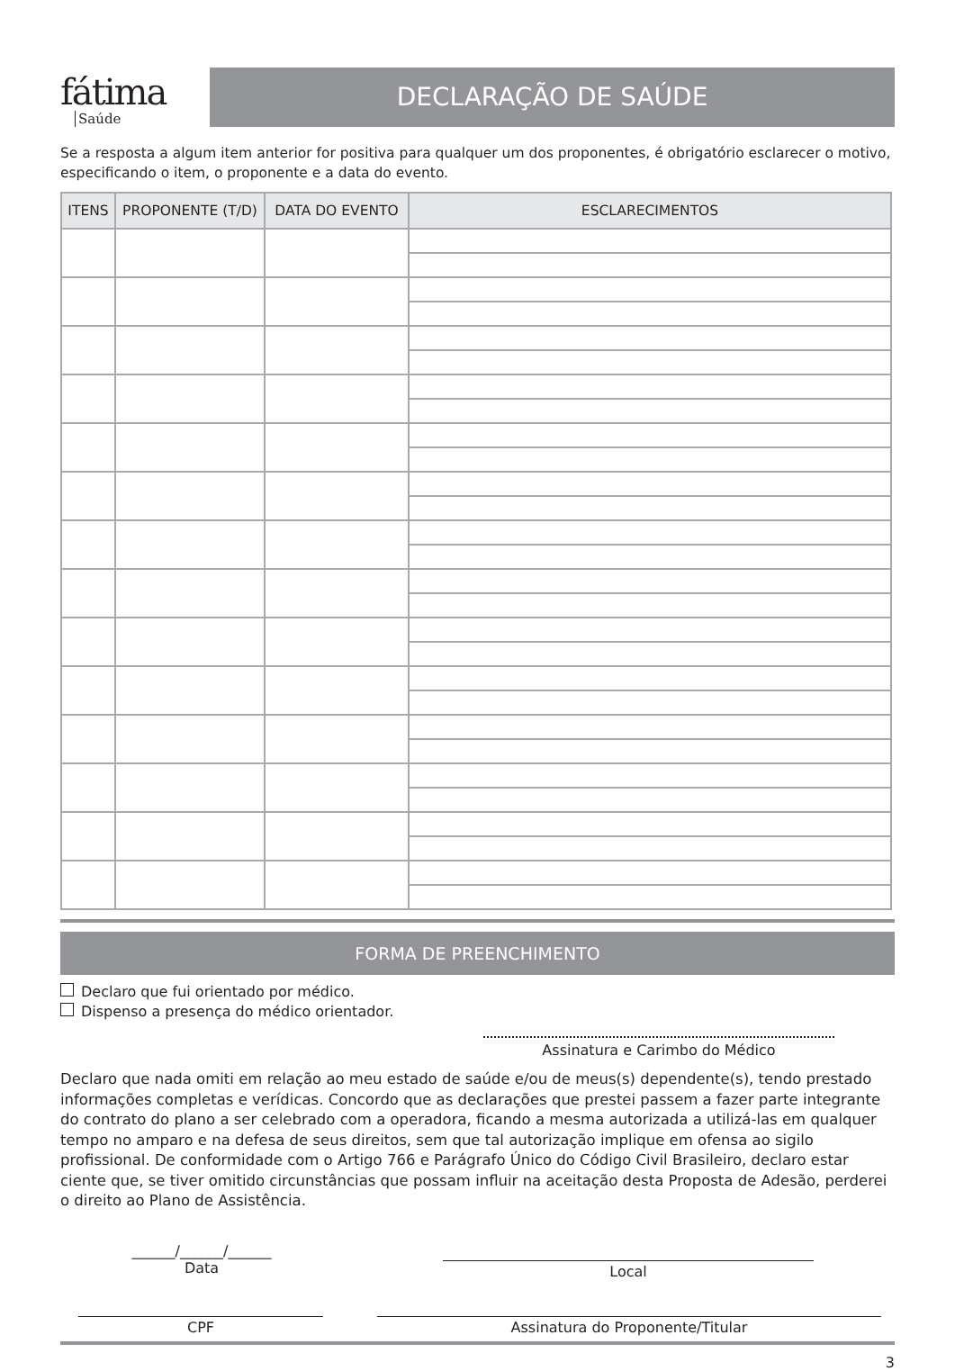fátima
Saúde
DECLARAÇÃO DE SAÚDE
Se a resposta a algum item anterior for positiva para qualquer um dos proponentes, é obrigatório esclarecer o motivo, especificando o item, o proponente e a data do evento.
| ITENS | PROPONENTE (T/D) | DATA DO EVENTO | ESCLARECIMENTOS |
| --- | --- | --- | --- |
FORMA DE PREENCHIMENTO
Declaro que fui orientado por médico.
Dispenso a presença do médico orientador.
Assinatura e Carimbo do Médico
Declaro que nada omiti em relação ao meu estado de saúde e/ou de meus(s) dependente(s), tendo prestado informações completas e verídicas. Concordo que as declarações que prestei passem a fazer parte integrante do contrato do plano a ser celebrado com a operadora, ficando a mesma autorizada a utilizá-las em qualquer tempo no amparo e na defesa de seus direitos, sem que tal autorização implique em ofensa ao sigilo profissional. De conformidade com o Artigo 766 e Parágrafo Único do Código Civil Brasileiro, declaro estar ciente que, se tiver omitido circunstâncias que possam influir na aceitação desta Proposta de Adesão, perderei o direito ao Plano de Assistência.
______/______/______
Data
Local
CPF Assinatura do Proponente/Titular
3